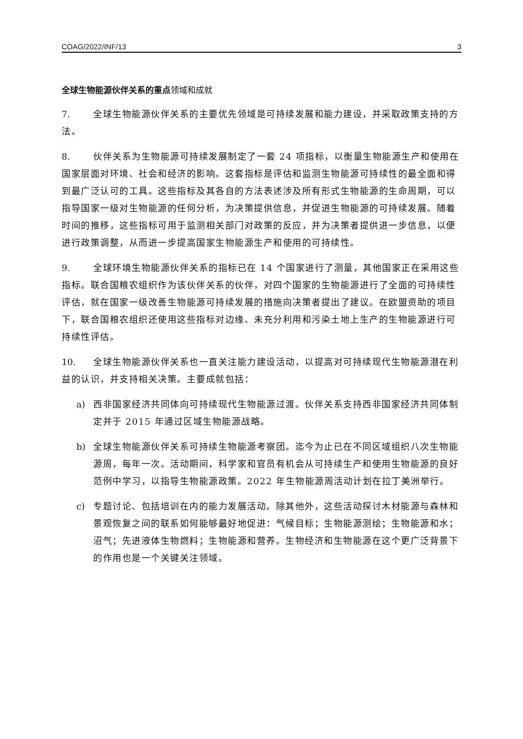COAG/2022/INF/13 3
全球生物能源伙伴关系的重点领域和成就
7. 全球生物能源伙伴关系的主要优先领域是可持续发展和能力建设，并采取政策支持的方法。
8. 伙伴关系为生物能源可持续发展制定了一套 24 项指标，以衡量生物能源生产和使用在国家层面对环境、社会和经济的影响。这套指标是评估和监测生物能源可持续性的最全面和得到最广泛认可的工具。这些指标及其各自的方法表述涉及所有形式生物能源的生命周期，可以指导国家一级对生物能源的任何分析，为决策提供信息，并促进生物能源的可持续发展。随着时间的推移，这些指标可用于监测相关部门对政策的反应，并为决策者提供进一步信息，以便进行政策调整，从而进一步提高国家生物能源生产和使用的可持续性。
9. 全球环境生物能源伙伴关系的指标已在 14 个国家进行了测量，其他国家正在采用这些指标。联合国粮农组织作为该伙伴关系的伙伴，对四个国家的生物能源进行了全面的可持续性评估，就在国家一级改善生物能源可持续发展的措施向决策者提出了建议。在欧盟资助的项目下，联合国粮农组织还使用这些指标对边缘、未充分利用和污染土地上生产的生物能源进行可持续性评估。
10. 全球生物能源伙伴关系也一直关注能力建设活动，以提高对可持续现代生物能源潜在利益的认识，并支持相关决策。主要成就包括：
a) 西非国家经济共同体向可持续现代生物能源过渡。伙伴关系支持西非国家经济共同体制定并于 2015 年通过区域生物能源战略。
b) 全球生物能源伙伴关系可持续生物能源考察团。迄今为止已在不同区域组织八次生物能源周，每年一次。活动期间，科学家和官员有机会从可持续生产和使用生物能源的良好范例中学习，以指导生物能源政策。2022 年生物能源周活动计划在拉丁美洲举行。
c) 专题讨论、包括培训在内的能力发展活动。除其他外，这些活动探讨木材能源与森林和景观恢复之间的联系如何能够最好地促进：气候目标；生物能源测绘；生物能源和水；沼气；先进液体生物燃料；生物能源和营养。生物经济和生物能源在这个更广泛背景下的作用也是一个关键关注领域。